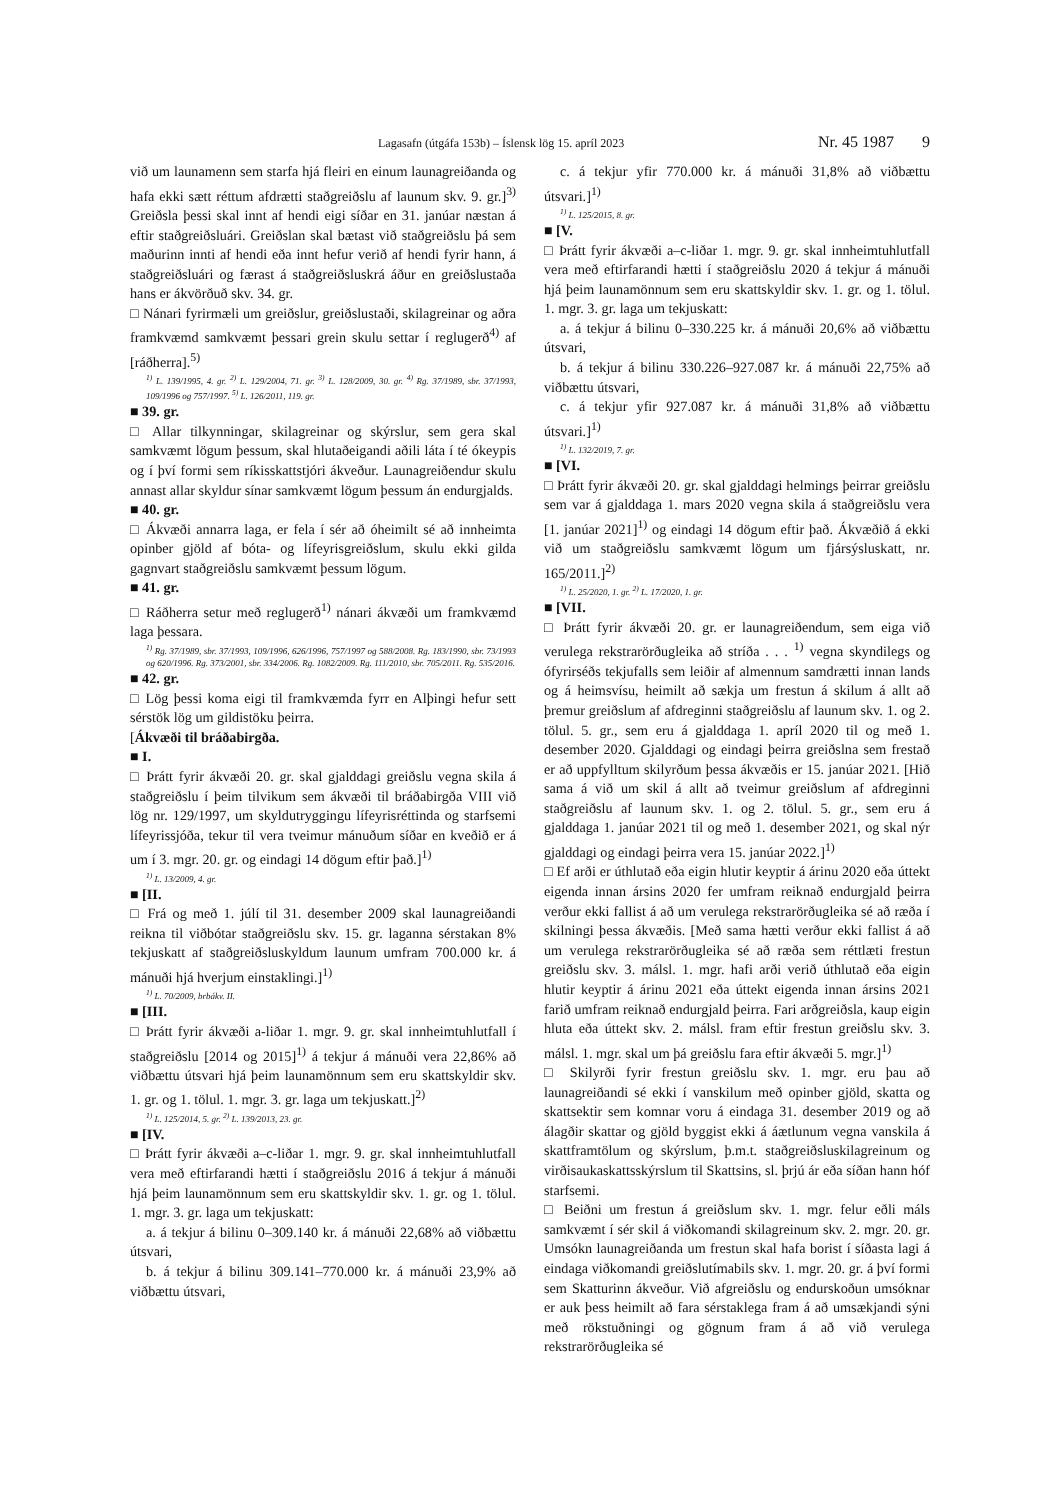Lagasafn (útgáfa 153b) – Íslensk lög 15. apríl 2023 Nr. 45 1987 9
við um launamenn sem starfa hjá fleiri en einum launagreiðanda og hafa ekki sætt réttum afdrætti staðgreiðslu af launum skv. 9. gr.]<sup>3)</sup> Greiðsla þessi skal innt af hendi eigi síðar en 31. janúar næstan á eftir staðgreiðsluári. Greiðslan skal bætast við staðgreiðslu þá sem maðurinn innti af hendi eða innt hefur verið af hendi fyrir hann, á staðgreiðsluári og færast á staðgreiðsluskrá áður en greiðslustaða hans er ákvörðuð skv. 34. gr.
□ Nánari fyrirmæli um greiðslur, greiðslustaði, skilagreinar og aðra framkvæmd samkvæmt þessari grein skulu settar í reglugerð<sup>4)</sup> af [ráðherra].<sup>5)</sup>
<sup>1)</sup> L. 139/1995, 4. gr. <sup>2)</sup> L. 129/2004, 71. gr. <sup>3)</sup> L. 128/2009, 30. gr. <sup>4)</sup> Rg. 37/1989, sbr. 37/1993, 109/1996 og 757/1997. <sup>5)</sup> L. 126/2011, 119. gr.
■ 39. gr.
□ Allar tilkynningar, skilagreinar og skýrslur, sem gera skal samkvæmt lögum þessum, skal hlutaðeigandi aðili láta í té ókeypis og í því formi sem ríkisskattstjóri ákveður. Launagreiðendur skulu annast allar skyldur sínar samkvæmt lögum þessum án endurgjalds.
■ 40. gr.
□ Ákvæði annarra laga, er fela í sér að óheimilt sé að innheimta opinber gjöld af bóta- og lífeyrisgreiðslum, skulu ekki gilda gagnvart staðgreiðslu samkvæmt þessum lögum.
■ 41. gr.
□ Ráðherra setur með reglugerð<sup>1)</sup> nánari ákvæði um framkvæmd laga þessara.
<sup>1)</sup> Rg. 37/1989, sbr. 37/1993, 109/1996, 626/1996, 757/1997 og 588/2008. Rg. 183/1990, sbr. 73/1993 og 620/1996. Rg. 373/2001, sbr. 334/2006. Rg. 1082/2009. Rg. 111/2010, sbr. 705/2011. Rg. 535/2016.
■ 42. gr.
□ Lög þessi koma eigi til framkvæmda fyrr en Alþingi hefur sett sérstök lög um gildistöku þeirra.
[Ákvæði til bráðabirgða.
■ I.
□ Þrátt fyrir ákvæði 20. gr. skal gjalddagi greiðslu vegna skila á staðgreiðslu í þeim tilvikum sem ákvæði til bráðabirgða VIII við lög nr. 129/1997, um skyldutryggingu lífeyrisréttinda og starfsemi lífeyrissjóða, tekur til vera tveimur mánuðum síðar en kveðið er á um í 3. mgr. 20. gr. og eindagi 14 dögum eftir það.]<sup>1)</sup>
<sup>1)</sup> L. 13/2009, 4. gr.
■ [II.
□ Frá og með 1. júlí til 31. desember 2009 skal launagreiðandi reikna til viðbótar staðgreiðslu skv. 15. gr. laganna sérstakan 8% tekjuskatt af staðgreiðsluskyldum launum umfram 700.000 kr. á mánuði hjá hverjum einstaklingi.]<sup>1)</sup>
<sup>1)</sup> L. 70/2009, brbákv. II.
■ [III.
□ Þrátt fyrir ákvæði a-liðar 1. mgr. 9. gr. skal innheimtuhlutfall í staðgreiðslu [2014 og 2015]<sup>1)</sup> á tekjur á mánuði vera 22,86% að viðbættu útsvari hjá þeim launamönnum sem eru skattskyldir skv. 1. gr. og 1. tölul. 1. mgr. 3. gr. laga um tekjuskatt.]<sup>2)</sup>
<sup>1)</sup> L. 125/2014, 5. gr. <sup>2)</sup> L. 139/2013, 23. gr.
■ [IV.
□ Þrátt fyrir ákvæði a–c-liðar 1. mgr. 9. gr. skal innheimtuhlutfall vera með eftirfarandi hætti í staðgreiðslu 2016 á tekjur á mánuði hjá þeim launamönnum sem eru skattskyldir skv. 1. gr. og 1. tölul. 1. mgr. 3. gr. laga um tekjuskatt:
a. á tekjur á bilinu 0–309.140 kr. á mánuði 22,68% að viðbættu útsvari,
b. á tekjur á bilinu 309.141–770.000 kr. á mánuði 23,9% að viðbættu útsvari,
c. á tekjur yfir 770.000 kr. á mánuði 31,8% að viðbættu útsvari.]<sup>1)</sup>
<sup>1)</sup> L. 125/2015, 8. gr.
■ [V.
□ Þrátt fyrir ákvæði a–c-liðar 1. mgr. 9. gr. skal innheimtuhlutfall vera með eftirfarandi hætti í staðgreiðslu 2020 á tekjur á mánuði hjá þeim launamönnum sem eru skattskyldir skv. 1. gr. og 1. tölul. 1. mgr. 3. gr. laga um tekjuskatt:
a. á tekjur á bilinu 0–330.225 kr. á mánuði 20,6% að viðbættu útsvari,
b. á tekjur á bilinu 330.226–927.087 kr. á mánuði 22,75% að viðbættu útsvari,
c. á tekjur yfir 927.087 kr. á mánuði 31,8% að viðbættu útsvari.]<sup>1)</sup>
<sup>1)</sup> L. 132/2019, 7. gr.
■ [VI.
□ Þrátt fyrir ákvæði 20. gr. skal gjalddagi helmings þeirrar greiðslu sem var á gjalddaga 1. mars 2020 vegna skila á staðgreiðslu vera [1. janúar 2021]<sup>1)</sup> og eindagi 14 dögum eftir það. Ákvæðið á ekki við um staðgreiðslu samkvæmt lögum um fjársýsluskatt, nr. 165/2011.]<sup>2)</sup>
<sup>1)</sup> L. 25/2020, 1. gr. <sup>2)</sup> L. 17/2020, 1. gr.
■ [VII.
□ Þrátt fyrir ákvæði 20. gr. er launagreiðendum, sem eiga við verulega rekstrarörðugleika að stríða . . . <sup>1)</sup> vegna skyndilegs og ófyrirséðs tekjufalls sem leiðir af almennum samdrætti innan lands og á heimsvísu, heimilt að sækja um frestun á skilum á allt að þremur greiðslum af afdreginni staðgreiðslu af launum skv. 1. og 2. tölul. 5. gr., sem eru á gjalddaga 1. apríl 2020 til og með 1. desember 2020. Gjalddagi og eindagi þeirra greiðslna sem frestað er að uppfylltum skilyrðum þessa ákvæðis er 15. janúar 2021. [Hið sama á við um skil á allt að tveimur greiðslum af afdreginni staðgreiðslu af launum skv. 1. og 2. tölul. 5. gr., sem eru á gjalddaga 1. janúar 2021 til og með 1. desember 2021, og skal nýr gjalddagi og eindagi þeirra vera 15. janúar 2022.]<sup>1)</sup>
□ Ef arði er úthlutað eða eigin hlutir keyptir á árinu 2020 eða úttekt eigenda innan ársins 2020 fer umfram reiknað endurgjald þeirra verður ekki fallist á að um verulega rekstrarörðugleika sé að ræða í skilningi þessa ákvæðis. [Með sama hætti verður ekki fallist á að um verulega rekstrarörðugleika sé að ræða sem réttlæti frestun greiðslu skv. 3. málsl. 1. mgr. hafi arði verið úthlutað eða eigin hlutir keyptir á árinu 2021 eða úttekt eigenda innan ársins 2021 farið umfram reiknað endurgjald þeirra. Fari arðgreiðsla, kaup eigin hluta eða úttekt skv. 2. málsl. fram eftir frestun greiðslu skv. 3. málsl. 1. mgr. skal um þá greiðslu fara eftir ákvæði 5. mgr.]<sup>1)</sup>
□ Skilyrði fyrir frestun greiðslu skv. 1. mgr. eru þau að launagreiðandi sé ekki í vanskilum með opinber gjöld, skatta og skattsektir sem komnar voru á eindaga 31. desember 2019 og að álagðir skattar og gjöld byggist ekki á áætlunum vegna vanskila á skattframtölum og skýrslum, þ.m.t. staðgreiðsluskilagreinum og virðisaukaskattsskýrslum til Skattsins, sl. þrjú ár eða síðan hann hóf starfsemi.
□ Beiðni um frestun á greiðslum skv. 1. mgr. felur eðli máls samkvæmt í sér skil á viðkomandi skilagreinum skv. 2. mgr. 20. gr. Umsókn launagreiðanda um frestun skal hafa borist í síðasta lagi á eindaga viðkomandi greiðslutímabils skv. 1. mgr. 20. gr. á því formi sem Skatturinn ákveður. Við afgreiðslu og endurskoðun umsóknar er auk þess heimilt að fara sérstaklega fram á að umsækjandi sýni með rökstuðningi og gögnum fram á að við verulega rekstrarörðugleika sé